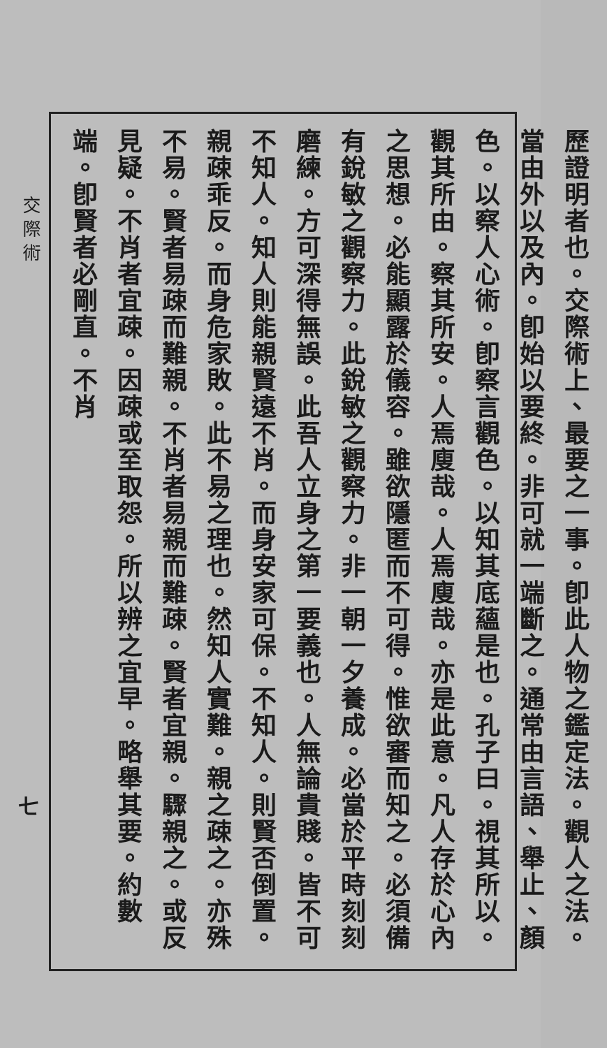交際術
七
歷證明者也。交際術上、最要之一事。卽此人物之鑑定法。觀人之法。當由外以及內。卽始以要終。非可就一端斷之。通常由言語、舉止、顏色。以察人心術。卽察言觀色。以知其底蘊是也。孔子曰。視其所以。觀其所由。察其所安。人焉廋哉。人焉廋哉。亦是此意。凡人存於心內之思想。必能顯露於儀容。雖欲隱匿而不可得。惟欲審而知之。必須備有銳敏之觀察力。此銳敏之觀察力。非一朝一夕養成。必當於平時刻刻磨練。方可深得無誤。此吾人立身之第一要義也。人無論貴賤。皆不可不知人。知人則能親賢遠不肖。而身安家可保。不知人。則賢否倒置。親疎乖反。而身危家敗。此不易之理也。然知人實難。親之疎之。亦殊不易。賢者易疎而難親。不肖者易親而難疎。賢者宜親。驟親之。或反見疑。不肖者宜疎。因疎或至取怨。所以辨之宜早。略舉其要。約數端。卽賢者必剛直。不肖